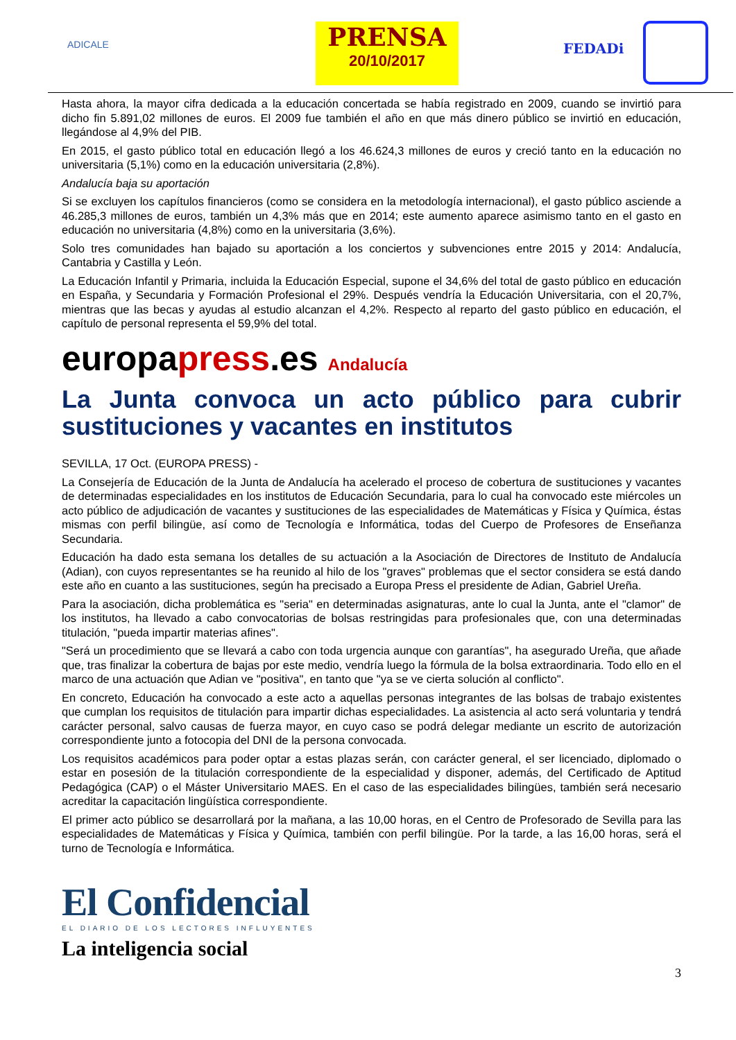ADICALE
PRENSA
20/10/2017
FEDADi
Hasta ahora, la mayor cifra dedicada a la educación concertada se había registrado en 2009, cuando se invirtió para dicho fin 5.891,02 millones de euros. El 2009 fue también el año en que más dinero público se invirtió en educación, llegándose al 4,9% del PIB.
En 2015, el gasto público total en educación llegó a los 46.624,3 millones de euros y creció tanto en la educación no universitaria (5,1%) como en la educación universitaria (2,8%).
Andalucía baja su aportación
Si se excluyen los capítulos financieros (como se considera en la metodología internacional), el gasto público asciende a 46.285,3 millones de euros, también un 4,3% más que en 2014; este aumento aparece asimismo tanto en el gasto en educación no universitaria (4,8%) como en la universitaria (3,6%).
Solo tres comunidades han bajado su aportación a los conciertos y subvenciones entre 2015 y 2014: Andalucía, Cantabria y Castilla y León.
La Educación Infantil y Primaria, incluida la Educación Especial, supone el 34,6% del total de gasto público en educación en España, y Secundaria y Formación Profesional el 29%. Después vendría la Educación Universitaria, con el 20,7%, mientras que las becas y ayudas al estudio alcanzan el 4,2%. Respecto al reparto del gasto público en educación, el capítulo de personal representa el 59,9% del total.
europapress.es Andalucía
La Junta convoca un acto público para cubrir sustituciones y vacantes en institutos
SEVILLA, 17 Oct. (EUROPA PRESS) -
La Consejería de Educación de la Junta de Andalucía ha acelerado el proceso de cobertura de sustituciones y vacantes de determinadas especialidades en los institutos de Educación Secundaria, para lo cual ha convocado este miércoles un acto público de adjudicación de vacantes y sustituciones de las especialidades de Matemáticas y Física y Química, éstas mismas con perfil bilingüe, así como de Tecnología e Informática, todas del Cuerpo de Profesores de Enseñanza Secundaria.
Educación ha dado esta semana los detalles de su actuación a la Asociación de Directores de Instituto de Andalucía (Adian), con cuyos representantes se ha reunido al hilo de los "graves" problemas que el sector considera se está dando este año en cuanto a las sustituciones, según ha precisado a Europa Press el presidente de Adian, Gabriel Ureña.
Para la asociación, dicha problemática es "seria" en determinadas asignaturas, ante lo cual la Junta, ante el "clamor" de los institutos, ha llevado a cabo convocatorias de bolsas restringidas para profesionales que, con una determinadas titulación, "pueda impartir materias afines".
"Será un procedimiento que se llevará a cabo con toda urgencia aunque con garantías", ha asegurado Ureña, que añade que, tras finalizar la cobertura de bajas por este medio, vendría luego la fórmula de la bolsa extraordinaria. Todo ello en el marco de una actuación que Adian ve "positiva", en tanto que "ya se ve cierta solución al conflicto".
En concreto, Educación ha convocado a este acto a aquellas personas integrantes de las bolsas de trabajo existentes que cumplan los requisitos de titulación para impartir dichas especialidades. La asistencia al acto será voluntaria y tendrá carácter personal, salvo causas de fuerza mayor, en cuyo caso se podrá delegar mediante un escrito de autorización correspondiente junto a fotocopia del DNI de la persona convocada.
Los requisitos académicos para poder optar a estas plazas serán, con carácter general, el ser licenciado, diplomado o estar en posesión de la titulación correspondiente de la especialidad y disponer, además, del Certificado de Aptitud Pedagógica (CAP) o el Máster Universitario MAES. En el caso de las especialidades bilingües, también será necesario acreditar la capacitación lingüística correspondiente.
El primer acto público se desarrollará por la mañana, a las 10,00 horas, en el Centro de Profesorado de Sevilla para las especialidades de Matemáticas y Física y Química, también con perfil bilingüe. Por la tarde, a las 16,00 horas, será el turno de Tecnología e Informática.
El Confidencial
EL DIARIO DE LOS LECTORES INFLUYENTES
La inteligencia social
3